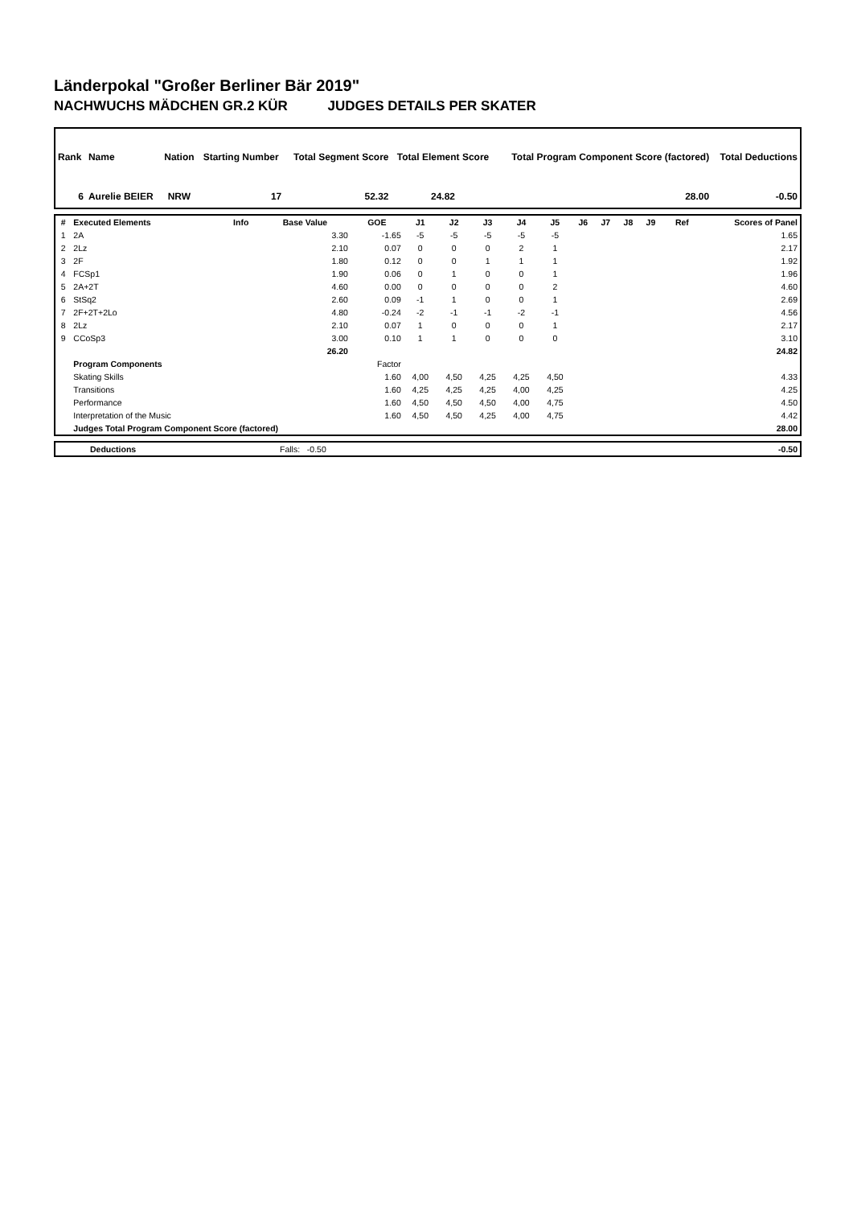Länderpokal "Großer Berliner Bär 2019"
NACHWUCHS MÄDCHEN GR.2 KÜR JUDGES DETAILS PER SKATER
| Rank | Name | Nation | Starting Number | Total Segment Score | Total Element Score | Total Program Component Score (factored) | Total Deductions |
| --- | --- | --- | --- | --- | --- | --- | --- |
| 6 | Aurelie BEIER | NRW | 17 | 52.32 | 24.82 | 28.00 | -0.50 |
| # | Executed Elements | Info | Base Value | GOE | J1 | J2 | J3 | J4 | J5 | J6 | J7 | J8 | J9 | Ref | Scores of Panel |
| --- | --- | --- | --- | --- | --- | --- | --- | --- | --- | --- | --- | --- | --- | --- | --- |
| 1 | 2A | | 3.30 | -1.65 | -5 | -5 | -5 | -5 | -5 | | | | | | 1.65 |
| 2 | 2Lz | | 2.10 | 0.07 | 0 | 0 | 0 | 2 | 1 | | | | | | 2.17 |
| 3 | 2F | | 1.80 | 0.12 | 0 | 0 | 1 | 1 | 1 | | | | | | 1.92 |
| 4 | FCSp1 | | 1.90 | 0.06 | 0 | 1 | 0 | 0 | 1 | | | | | | 1.96 |
| 5 | 2A+2T | | 4.60 | 0.00 | 0 | 0 | 0 | 0 | 2 | | | | | | 4.60 |
| 6 | StSq2 | | 2.60 | 0.09 | -1 | 1 | 0 | 0 | 1 | | | | | | 2.69 |
| 7 | 2F+2T+2Lo | | 4.80 | -0.24 | -2 | -1 | -1 | -2 | -1 | | | | | | 4.56 |
| 8 | 2Lz | | 2.10 | 0.07 | 1 | 0 | 0 | 0 | 1 | | | | | | 2.17 |
| 9 | CCoSp3 | | 3.00 | 0.10 | 1 | 1 | 0 | 0 | 0 | | | | | | 3.10 |
| | | | 26.20 | | | | | | | | | | | | 24.82 |
| | Program Components | | | Factor | | | | | | | | | | | |
| | Skating Skills | | | 1.60 | 4,00 | 4,50 | 4,25 | 4,25 | 4,50 | | | | | | 4.33 |
| | Transitions | | | 1.60 | 4,25 | 4,25 | 4,25 | 4,00 | 4,25 | | | | | | 4.25 |
| | Performance | | | 1.60 | 4,50 | 4,50 | 4,50 | 4,00 | 4,75 | | | | | | 4.50 |
| | Interpretation of the Music | | | 1.60 | 4,50 | 4,50 | 4,25 | 4,00 | 4,75 | | | | | | 4.42 |
| | Judges Total Program Component Score (factored) | | | | | | | | | | | | | | 28.00 |
| | Deductions | Falls: -0.50 | -0.50 |